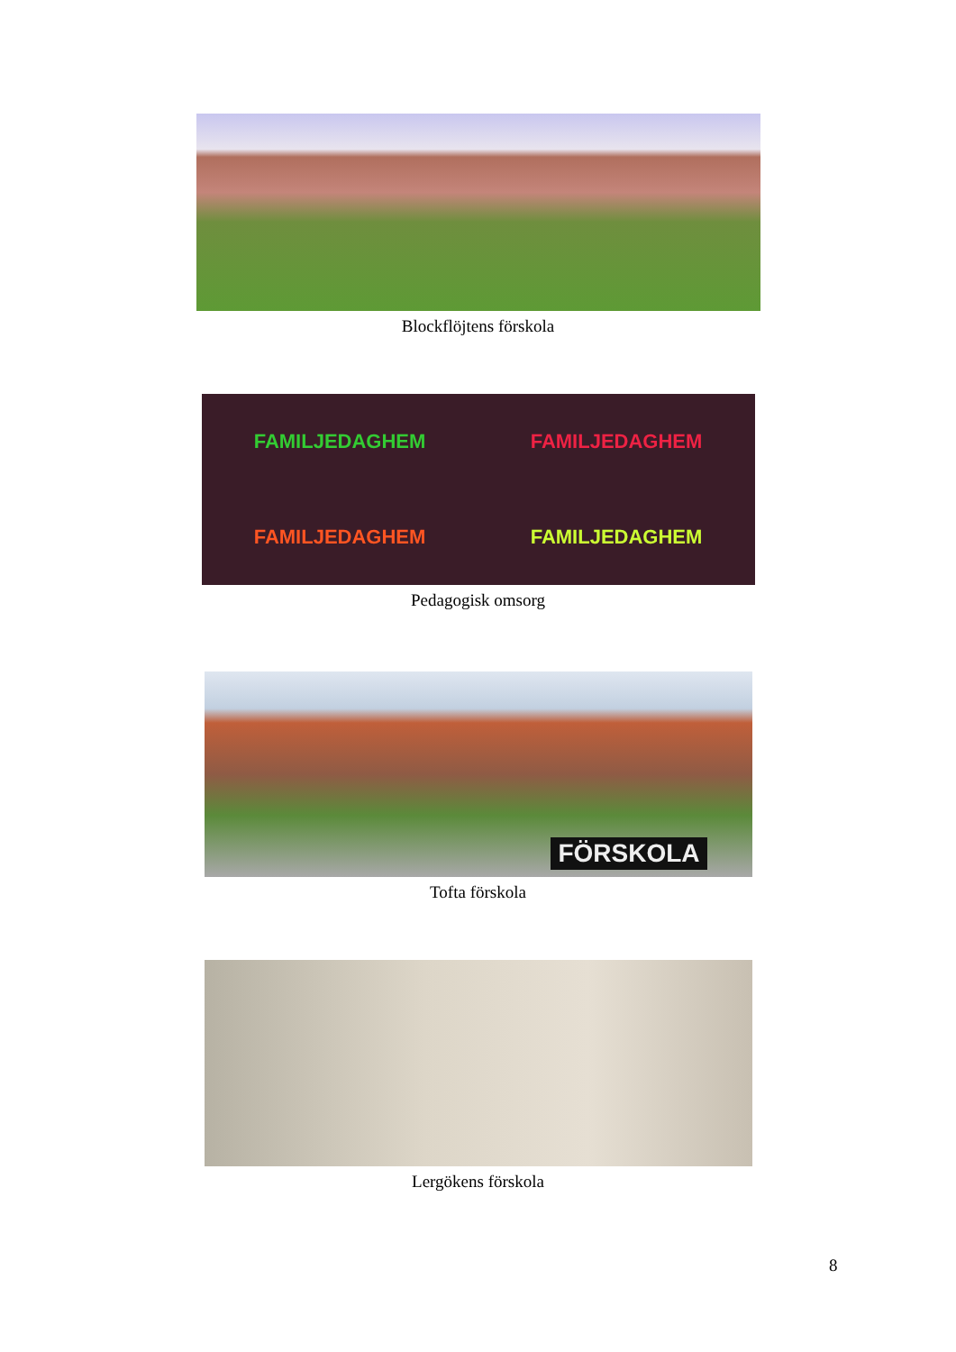Blockflöjtens förskola
FAMILJEDAGHEM FAMILJEDAGHEM FAMILJEDAGHEM FAMILJEDAGHEM
Pedagogisk omsorg
FÖRSKOLA
Tofta förskola
Lergökens förskola
8